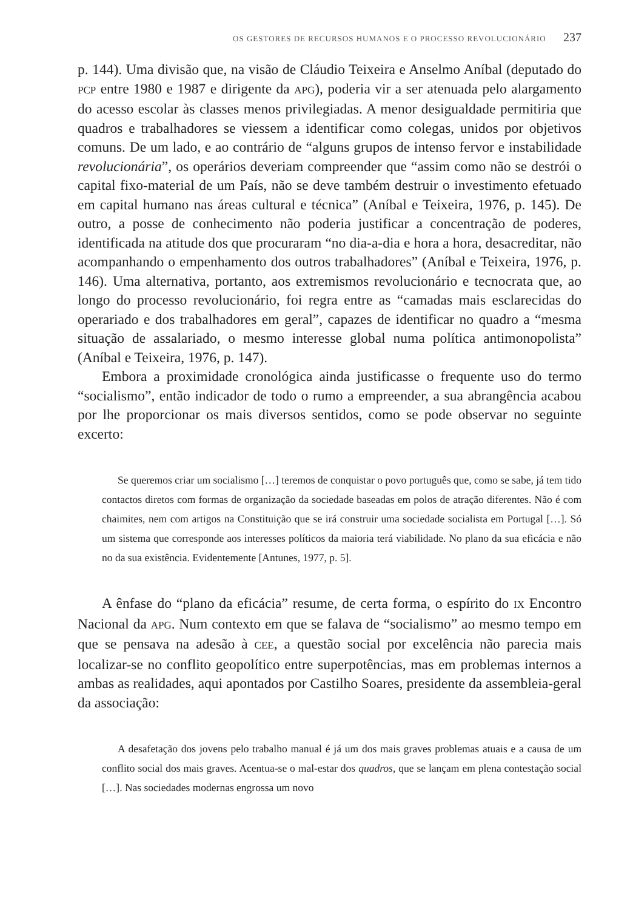OS GESTORES DE RECURSOS HUMANOS E O PROCESSO REVOLUCIONÁRIO 237
p. 144). Uma divisão que, na visão de Cláudio Teixeira e Anselmo Aníbal (deputado do PCP entre 1980 e 1987 e dirigente da APG), poderia vir a ser atenuada pelo alargamento do acesso escolar às classes menos privilegiadas. A menor desigualdade permitiria que quadros e trabalhadores se viessem a identificar como colegas, unidos por objetivos comuns. De um lado, e ao contrário de “alguns grupos de intenso fervor e instabilidade revolucionária”, os operários deveriam compreender que “assim como não se destrói o capital fixo-material de um País, não se deve também destruir o investimento efetuado em capital humano nas áreas cultural e técnica” (Aníbal e Teixeira, 1976, p. 145). De outro, a posse de conhecimento não poderia justificar a concentração de poderes, identificada na atitude dos que procuraram “no dia-a-dia e hora a hora, desacreditar, não acompanhando o empenhamento dos outros trabalhadores” (Aníbal e Teixeira, 1976, p. 146). Uma alternativa, portanto, aos extremismos revolucionário e tecnocrata que, ao longo do processo revolucionário, foi regra entre as “camadas mais esclarecidas do operariado e dos trabalhadores em geral”, capazes de identificar no quadro a “mesma situação de assalariado, o mesmo interesse global numa política antimonopolista” (Aníbal e Teixeira, 1976, p. 147).
Embora a proximidade cronológica ainda justificasse o frequente uso do termo “socialismo”, então indicador de todo o rumo a empreender, a sua abrangência acabou por lhe proporcionar os mais diversos sentidos, como se pode observar no seguinte excerto:
Se queremos criar um socialismo […] teremos de conquistar o povo português que, como se sabe, já tem tido contactos diretos com formas de organização da sociedade baseadas em polos de atração diferentes. Não é com chaimites, nem com artigos na Constituição que se irá construir uma sociedade socialista em Portugal […]. Só um sistema que corresponde aos interesses políticos da maioria terá viabilidade. No plano da sua eficácia e não no da sua existência. Evidentemente [Antunes, 1977, p. 5].
A ênfase do “plano da eficácia” resume, de certa forma, o espírito do IX Encontro Nacional da APG. Num contexto em que se falava de “socialismo” ao mesmo tempo em que se pensava na adesão à CEE, a questão social por excelência não parecia mais localizar-se no conflito geopolítico entre superpotências, mas em problemas internos a ambas as realidades, aqui apontados por Castilho Soares, presidente da assembleia-geral da associação:
A desafetação dos jovens pelo trabalho manual é já um dos mais graves problemas atuais e a causa de um conflito social dos mais graves. Acentua-se o mal-estar dos quadros, que se lançam em plena contestação social […]. Nas sociedades modernas engrossa um novo